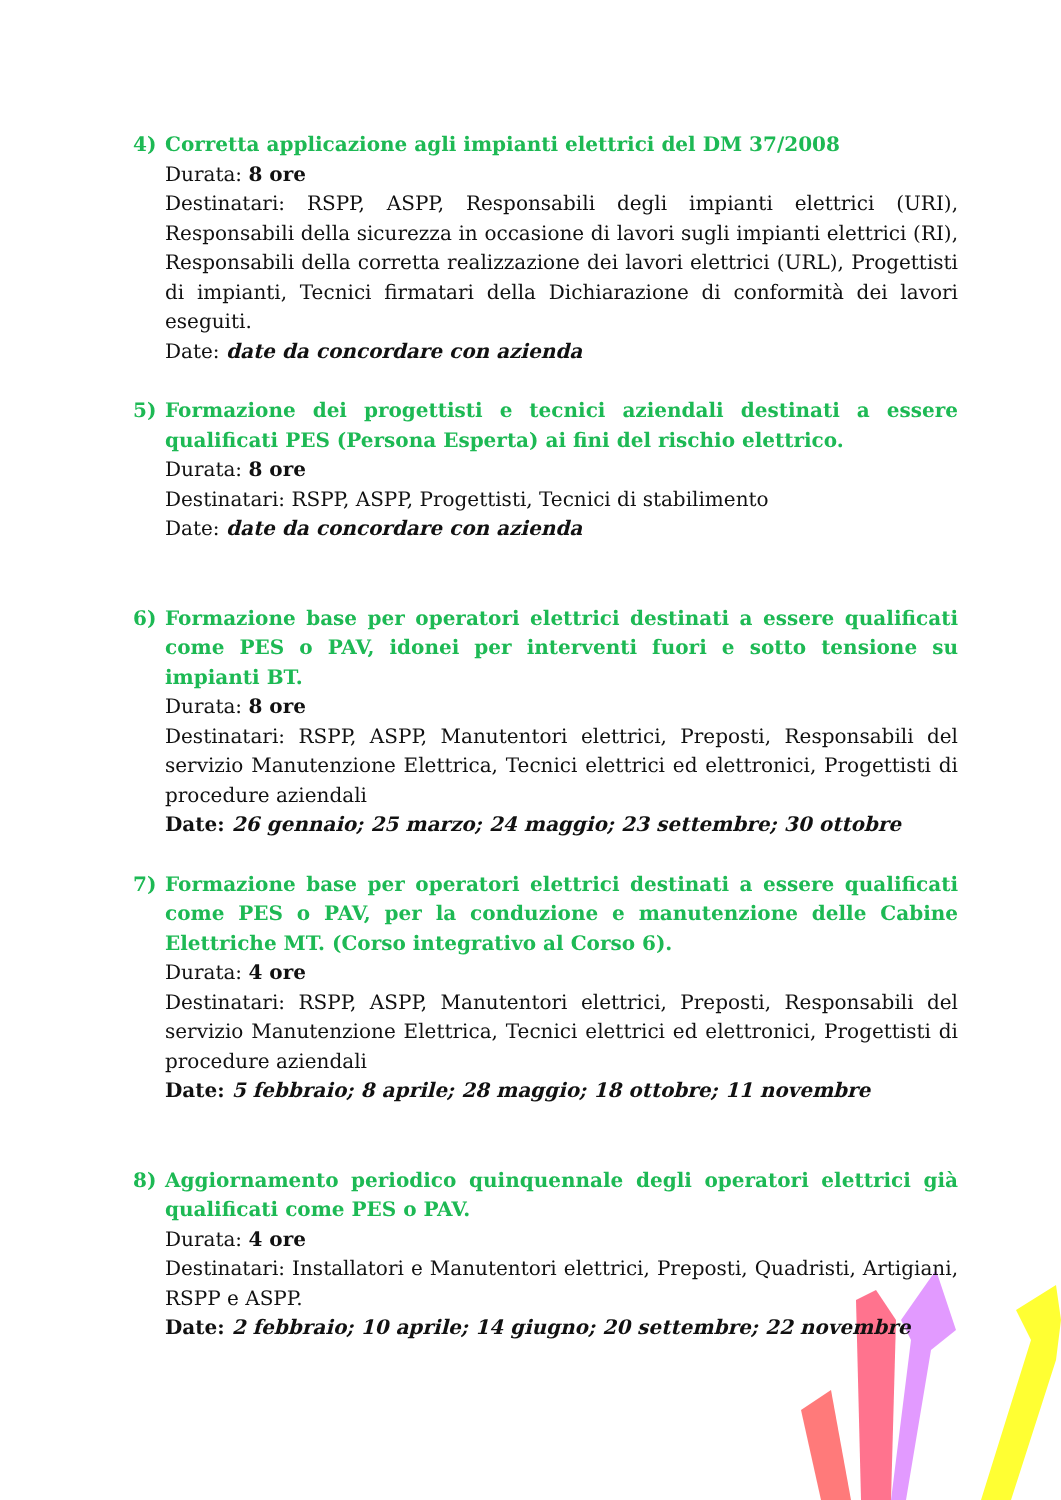4) Corretta applicazione agli impianti elettrici del DM 37/2008
Durata: 8 ore
Destinatari: RSPP, ASPP, Responsabili degli impianti elettrici (URI), Responsabili della sicurezza in occasione di lavori sugli impianti elettrici (RI), Responsabili della corretta realizzazione dei lavori elettrici (URL), Progettisti di impianti, Tecnici firmatari della Dichiarazione di conformità dei lavori eseguiti.
Date: date da concordare con azienda
5) Formazione dei progettisti e tecnici aziendali destinati a essere qualificati PES (Persona Esperta) ai fini del rischio elettrico.
Durata: 8 ore
Destinatari: RSPP, ASPP, Progettisti, Tecnici di stabilimento
Date: date da concordare con azienda
6) Formazione base per operatori elettrici destinati a essere qualificati come PES o PAV, idonei per interventi fuori e sotto tensione su impianti BT.
Durata: 8 ore
Destinatari: RSPP, ASPP, Manutentori elettrici, Preposti, Responsabili del servizio Manutenzione Elettrica, Tecnici elettrici ed elettronici, Progettisti di procedure aziendali
Date: 26 gennaio; 25 marzo; 24 maggio; 23 settembre; 30 ottobre
7) Formazione base per operatori elettrici destinati a essere qualificati come PES o PAV, per la conduzione e manutenzione delle Cabine Elettriche MT. (Corso integrativo al Corso 6).
Durata: 4 ore
Destinatari: RSPP, ASPP, Manutentori elettrici, Preposti, Responsabili del servizio Manutenzione Elettrica, Tecnici elettrici ed elettronici, Progettisti di procedure aziendali
Date: 5 febbraio; 8 aprile; 28 maggio; 18 ottobre; 11 novembre
8) Aggiornamento periodico quinquennale degli operatori elettrici già qualificati come PES o PAV.
Durata: 4 ore
Destinatari: Installatori e Manutentori elettrici, Preposti, Quadristi, Artigiani, RSPP e ASPP.
Date: 2 febbraio; 10 aprile; 14 giugno; 20 settembre; 22 novembre